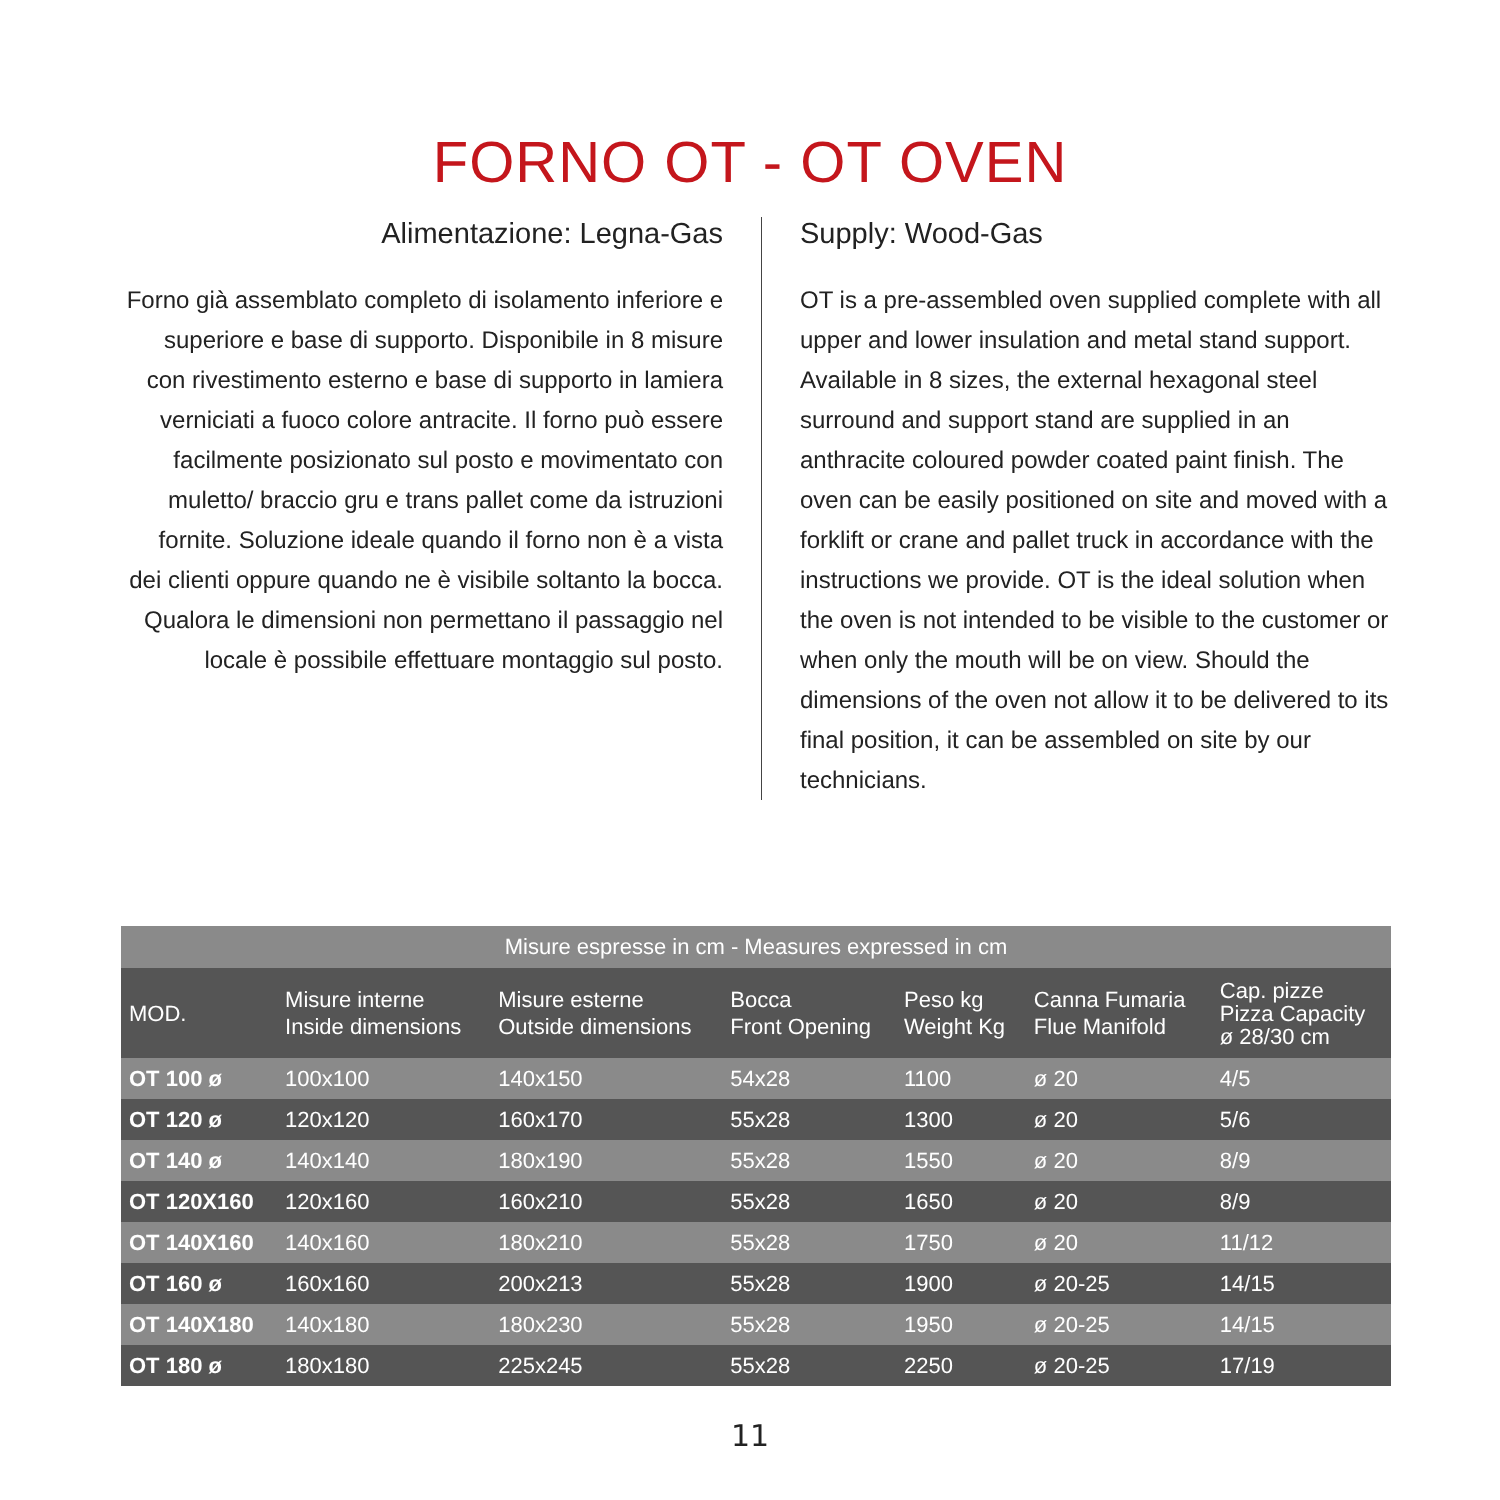FORNO OT - OT OVEN
Alimentazione: Legna-Gas
Forno già assemblato completo di isolamento inferiore e superiore e base di supporto. Disponibile in 8 misure con rivestimento esterno e base di supporto in lamiera verniciati a fuoco colore antracite. Il forno può essere facilmente posizionato sul posto e movimentato con muletto/ braccio gru e trans pallet come da istruzioni fornite. Soluzione ideale quando il forno non è a vista dei clienti oppure quando ne è visibile soltanto la bocca. Qualora le dimensioni non permettano il passaggio nel locale è possibile effettuare montaggio sul posto.
Supply: Wood-Gas
OT is a pre-assembled oven supplied complete with all upper and lower insulation and metal stand support. Available in 8 sizes, the external hexagonal steel surround and support stand are supplied in an anthracite coloured powder coated paint finish. The oven can be easily positioned on site and moved with a forklift or crane and pallet truck in accordance with the instructions we provide. OT is the ideal solution when the oven is not intended to be visible to the customer or when only the mouth will be on view. Should the dimensions of the oven not allow it to be delivered to its final position, it can be assembled on site by our technicians.
| Misure espresse in cm - Measures expressed in cm | | | | | | |
| --- | --- | --- | --- | --- | --- | --- |
| MOD. | Misure interne Inside dimensions | Misure esterne Outside dimensions | Bocca Front Opening | Peso kg Weight Kg | Canna Fumaria Flue Manifold | Cap. pizze Pizza Capacity ø 28/30 cm |
| OT 100 ø | 100x100 | 140x150 | 54x28 | 1100 | ø 20 | 4/5 |
| OT 120 ø | 120x120 | 160x170 | 55x28 | 1300 | ø 20 | 5/6 |
| OT 140 ø | 140x140 | 180x190 | 55x28 | 1550 | ø 20 | 8/9 |
| OT 120X160 | 120x160 | 160x210 | 55x28 | 1650 | ø 20 | 8/9 |
| OT 140X160 | 140x160 | 180x210 | 55x28 | 1750 | ø 20 | 11/12 |
| OT 160 ø | 160x160 | 200x213 | 55x28 | 1900 | ø 20-25 | 14/15 |
| OT 140X180 | 140x180 | 180x230 | 55x28 | 1950 | ø 20-25 | 14/15 |
| OT 180 ø | 180x180 | 225x245 | 55x28 | 2250 | ø 20-25 | 17/19 |
11